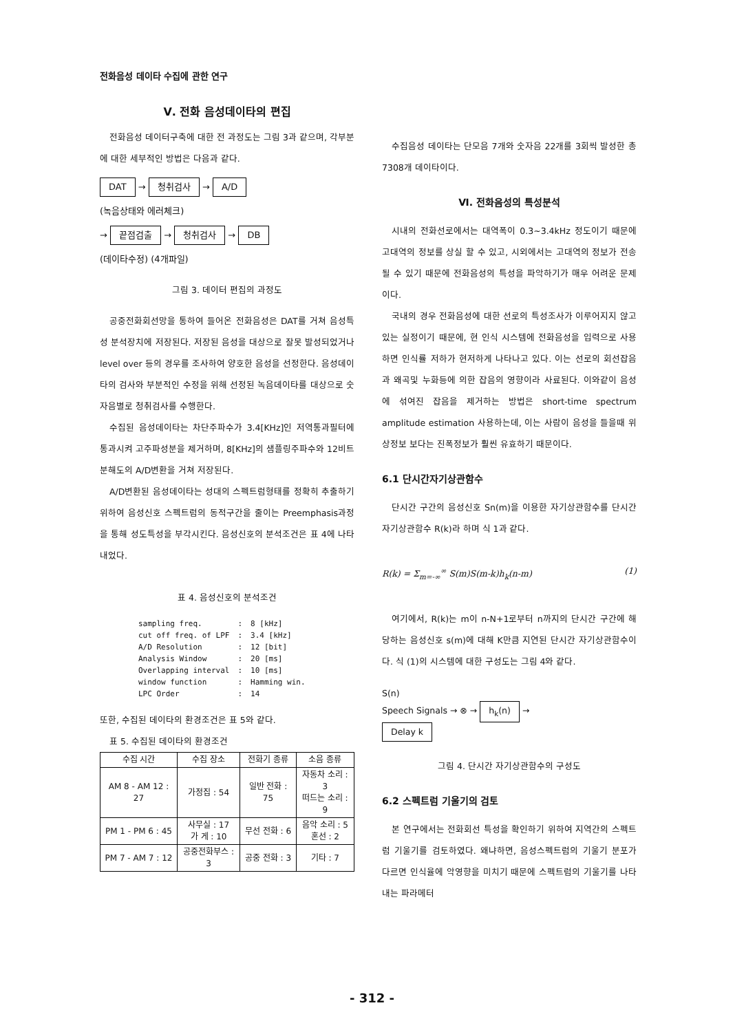전화음성 데이타 수집에 관한 연구
Ⅴ. 전화 음성데이타의 편집
전화음성 데이터구축에 대한 전 과정도는 그림 3과 같으며, 각부분에 대한 세부적인 방법은 다음과 같다.
DAT → 청취검사 → A/D
(녹음상태와 에러체크)
→ 끝점검출 → 청취검사 → DB
(데이타수정) (4개파일)
그림 3. 데이터 편집의 과정도
공중전화회선망을 통하여 들어온 전화음성은 DAT를 거쳐 음성특성 분석장치에 저장된다. 저장된 음성을 대상으로 잘못 발성되었거나 level over 등의 경우를 조사하여 양호한 음성을 선정한다. 음성데이타의 검사와 부분적인 수정을 위해 선정된 녹음데이타를 대상으로 숫자음별로 청취검사를 수행한다.
수집된 음성데이타는 차단주파수가 3.4[KHz]인 저역통과필터에 통과시켜 고주파성분을 제거하며, 8[KHz]의 샘플링주파수와 12비트 분해도의 A/D변환을 거쳐 저장된다.
A/D변환된 음성데이타는 성대의 스펙트럼형태를 정확히 추출하기 위하여 음성신호 스펙트럼의 동적구간을 줄이는 Preemphasis과정을 통해 성도특성을 부각시킨다. 음성신호의 분석조건은 표 4에 나타내었다.
표 4. 음성신호의 분석조건
| sampling freq. | : | 8 [kHz] |
| cut off freq. of LPF | : | 3.4 [kHz] |
| A/D Resolution | : | 12 [bit] |
| Analysis Window | : | 20 [ms] |
| Overlapping interval | : | 10 [ms] |
| window function | : | Hamming win. |
| LPC Order | : | 14 |
또한, 수집된 데이타의 환경조건은 표 5와 같다.
표 5. 수집된 데이타의 환경조건
| 수집 시간 | 수집 장소 | 전화기 종류 | 소음 종류 |
| --- | --- | --- | --- |
| AM 8 - AM 12 : 27 | 가정집 : 54 | 일반 전화 : 75 | 자동차 소리 : 3 떠드는 소리 : 9 |
| PM 1 - PM 6 : 45 | 사무실 : 17 가 게 : 10 | 무선 전화 : 6 | 음악 소리 : 5 혼선 : 2 |
| PM 7 - AM 7 : 12 | 공중전화부스 : 3 | 공중 전화 : 3 | 기타 : 7 |
수집음성 데이타는 단모음 7개와 숫자음 22개를 3회씩 발성한 총 7308개 데이타이다.
Ⅵ. 전화음성의 특성분석
시내의 전화선로에서는 대역폭이 0.3~3.4kHz 정도이기 때문에 고대역의 정보를 상실 할 수 있고, 시외에서는 고대역의 정보가 전송될 수 있기 때문에 전화음성의 특성을 파악하기가 매우 어려운 문제이다.
국내의 경우 전화음성에 대한 선로의 특성조사가 이루어지지 않고 있는 실정이기 때문에, 현 인식 시스템에 전화음성을 입력으로 사용하면 인식률 저하가 현저하게 나타나고 있다. 이는 선로의 회선잡음과 왜곡및 누화등에 의한 잡음의 영향이라 사료된다. 이와같이 음성에 섞여진 잡음을 제거하는 방법은 short-time spectrum amplitude estimation 사용하는데, 이는 사람이 음성을 들을때 위상정보 보다는 진폭정보가 훨씬 유효하기 때문이다.
6.1 단시간자기상관함수
단시간 구간의 음성신호 Sn(m)을 이용한 자기상관함수를 단시간 자기상관함수 R(k)라 하며 식 1과 같다.
R(k) = Σ<sub>m=-∞</sub><sup>∞</sup> S(m)S(m-k)h<sub>k</sub>(n-m) (1)
여기에서, R(k)는 m이 n-N+1로부터 n까지의 단시간 구간에 해당하는 음성신호 s(m)에 대해 K만큼 지연된 단시간 자기상관함수이다. 식 (1)의 시스템에 대한 구성도는 그림 4와 같다.
S(n)
Speech Signals → ⊗ → h<sub>k</sub>(n) →
Delay k
그림 4. 단시간 자기상관함수의 구성도
6.2 스펙트럼 기울기의 검토
본 연구에서는 전화회선 특성을 확인하기 위하여 지역간의 스펙트럼 기울기를 검토하였다. 왜냐하면, 음성스펙트럼의 기울기 분포가 다르면 인식율에 악영향을 미치기 때문에 스펙트럼의 기울기를 나타내는 파라메터
- 312 -